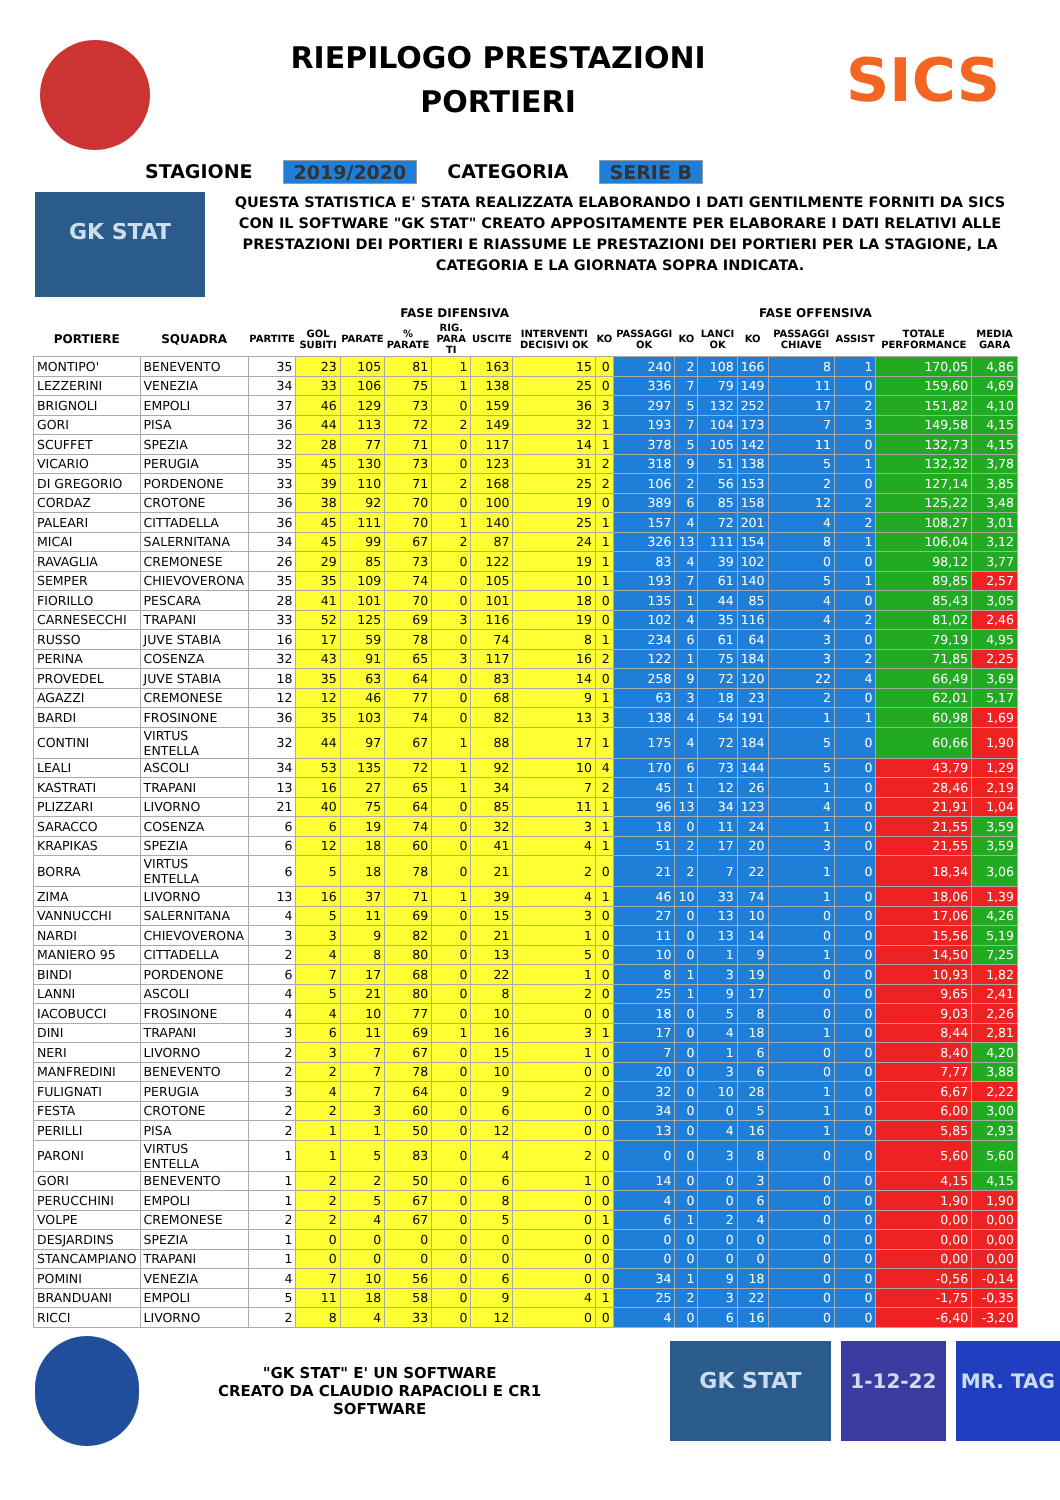RIEPILOGO PRESTAZIONI
PORTIERI
SICS
STAGIONE 2019/2020 CATEGORIA SERIE B
GK STAT
QUESTA STATISTICA E' STATA REALIZZATA ELABORANDO I DATI GENTILMENTE FORNITI DA SICS CON IL SOFTWARE "GK STAT" CREATO APPOSITAMENTE PER ELABORARE I DATI RELATIVI ALLE PRESTAZIONI DEI PORTIERI E RIASSUME LE PRESTAZIONI DEI PORTIERI PER LA STAGIONE, LA CATEGORIA E LA GIORNATA SOPRA INDICATA.
| | | | FASE DIFENSIVA | | | | | | | FASE OFFENSIVA | | | | | | | |
| --- | --- | --- | --- | --- | --- | --- | --- | --- | --- | --- | --- | --- | --- | --- | --- | --- | --- |
| PORTIERE | SQUADRA | PARTITE | GOL SUBITI | PARATE | % PARATE | RIG. PARA TI | USCITE | INTERVENTI DECISIVI OK | KO | PASSAGGI OK | KO | LANCI OK | KO | PASSAGGI CHIAVE | ASSIST | TOTALE PERFORMANCE | MEDIA GARA |
| MONTIPO' | BENEVENTO | 35 | 23 | 105 | 81 | 1 | 163 | 15 | 0 | 240 | 2 | 108 | 166 | 8 | 1 | 170,05 | 4,86 |
| LEZZERINI | VENEZIA | 34 | 33 | 106 | 75 | 1 | 138 | 25 | 0 | 336 | 7 | 79 | 149 | 11 | 0 | 159,60 | 4,69 |
| BRIGNOLI | EMPOLI | 37 | 46 | 129 | 73 | 0 | 159 | 36 | 3 | 297 | 5 | 132 | 252 | 17 | 2 | 151,82 | 4,10 |
| GORI | PISA | 36 | 44 | 113 | 72 | 2 | 149 | 32 | 1 | 193 | 7 | 104 | 173 | 7 | 3 | 149,58 | 4,15 |
| SCUFFET | SPEZIA | 32 | 28 | 77 | 71 | 0 | 117 | 14 | 1 | 378 | 5 | 105 | 142 | 11 | 0 | 132,73 | 4,15 |
| VICARIO | PERUGIA | 35 | 45 | 130 | 73 | 0 | 123 | 31 | 2 | 318 | 9 | 51 | 138 | 5 | 1 | 132,32 | 3,78 |
| DI GREGORIO | PORDENONE | 33 | 39 | 110 | 71 | 2 | 168 | 25 | 2 | 106 | 2 | 56 | 153 | 2 | 0 | 127,14 | 3,85 |
| CORDAZ | CROTONE | 36 | 38 | 92 | 70 | 0 | 100 | 19 | 0 | 389 | 6 | 85 | 158 | 12 | 2 | 125,22 | 3,48 |
| PALEARI | CITTADELLA | 36 | 45 | 111 | 70 | 1 | 140 | 25 | 1 | 157 | 4 | 72 | 201 | 4 | 2 | 108,27 | 3,01 |
| MICAI | SALERNITANA | 34 | 45 | 99 | 67 | 2 | 87 | 24 | 1 | 326 | 13 | 111 | 154 | 8 | 1 | 106,04 | 3,12 |
| RAVAGLIA | CREMONESE | 26 | 29 | 85 | 73 | 0 | 122 | 19 | 1 | 83 | 4 | 39 | 102 | 0 | 0 | 98,12 | 3,77 |
| SEMPER | CHIEVOVERONA | 35 | 35 | 109 | 74 | 0 | 105 | 10 | 1 | 193 | 7 | 61 | 140 | 5 | 1 | 89,85 | 2,57 |
| FIORILLO | PESCARA | 28 | 41 | 101 | 70 | 0 | 101 | 18 | 0 | 135 | 1 | 44 | 85 | 4 | 0 | 85,43 | 3,05 |
| CARNESECCHI | TRAPANI | 33 | 52 | 125 | 69 | 3 | 116 | 19 | 0 | 102 | 4 | 35 | 116 | 4 | 2 | 81,02 | 2,46 |
| RUSSO | JUVE STABIA | 16 | 17 | 59 | 78 | 0 | 74 | 8 | 1 | 234 | 6 | 61 | 64 | 3 | 0 | 79,19 | 4,95 |
| PERINA | COSENZA | 32 | 43 | 91 | 65 | 3 | 117 | 16 | 2 | 122 | 1 | 75 | 184 | 3 | 2 | 71,85 | 2,25 |
| PROVEDEL | JUVE STABIA | 18 | 35 | 63 | 64 | 0 | 83 | 14 | 0 | 258 | 9 | 72 | 120 | 22 | 4 | 66,49 | 3,69 |
| AGAZZI | CREMONESE | 12 | 12 | 46 | 77 | 0 | 68 | 9 | 1 | 63 | 3 | 18 | 23 | 2 | 0 | 62,01 | 5,17 |
| BARDI | FROSINONE | 36 | 35 | 103 | 74 | 0 | 82 | 13 | 3 | 138 | 4 | 54 | 191 | 1 | 1 | 60,98 | 1,69 |
| CONTINI | VIRTUS ENTELLA | 32 | 44 | 97 | 67 | 1 | 88 | 17 | 1 | 175 | 4 | 72 | 184 | 5 | 0 | 60,66 | 1,90 |
| LEALI | ASCOLI | 34 | 53 | 135 | 72 | 1 | 92 | 10 | 4 | 170 | 6 | 73 | 144 | 5 | 0 | 43,79 | 1,29 |
| KASTRATI | TRAPANI | 13 | 16 | 27 | 65 | 1 | 34 | 7 | 2 | 45 | 1 | 12 | 26 | 1 | 0 | 28,46 | 2,19 |
| PLIZZARI | LIVORNO | 21 | 40 | 75 | 64 | 0 | 85 | 11 | 1 | 96 | 13 | 34 | 123 | 4 | 0 | 21,91 | 1,04 |
| SARACCO | COSENZA | 6 | 6 | 19 | 74 | 0 | 32 | 3 | 1 | 18 | 0 | 11 | 24 | 1 | 0 | 21,55 | 3,59 |
| KRAPIKAS | SPEZIA | 6 | 12 | 18 | 60 | 0 | 41 | 4 | 1 | 51 | 2 | 17 | 20 | 3 | 0 | 21,55 | 3,59 |
| BORRA | VIRTUS ENTELLA | 6 | 5 | 18 | 78 | 0 | 21 | 2 | 0 | 21 | 2 | 7 | 22 | 1 | 0 | 18,34 | 3,06 |
| ZIMA | LIVORNO | 13 | 16 | 37 | 71 | 1 | 39 | 4 | 1 | 46 | 10 | 33 | 74 | 1 | 0 | 18,06 | 1,39 |
| VANNUCCHI | SALERNITANA | 4 | 5 | 11 | 69 | 0 | 15 | 3 | 0 | 27 | 0 | 13 | 10 | 0 | 0 | 17,06 | 4,26 |
| NARDI | CHIEVOVERONA | 3 | 3 | 9 | 82 | 0 | 21 | 1 | 0 | 11 | 0 | 13 | 14 | 0 | 0 | 15,56 | 5,19 |
| MANIERO 95 | CITTADELLA | 2 | 4 | 8 | 80 | 0 | 13 | 5 | 0 | 10 | 0 | 1 | 9 | 1 | 0 | 14,50 | 7,25 |
| BINDI | PORDENONE | 6 | 7 | 17 | 68 | 0 | 22 | 1 | 0 | 8 | 1 | 3 | 19 | 0 | 0 | 10,93 | 1,82 |
| LANNI | ASCOLI | 4 | 5 | 21 | 80 | 0 | 8 | 2 | 0 | 25 | 1 | 9 | 17 | 0 | 0 | 9,65 | 2,41 |
| IACOBUCCI | FROSINONE | 4 | 4 | 10 | 77 | 0 | 10 | 0 | 0 | 18 | 0 | 5 | 8 | 0 | 0 | 9,03 | 2,26 |
| DINI | TRAPANI | 3 | 6 | 11 | 69 | 1 | 16 | 3 | 1 | 17 | 0 | 4 | 18 | 1 | 0 | 8,44 | 2,81 |
| NERI | LIVORNO | 2 | 3 | 7 | 67 | 0 | 15 | 1 | 0 | 7 | 0 | 1 | 6 | 0 | 0 | 8,40 | 4,20 |
| MANFREDINI | BENEVENTO | 2 | 2 | 7 | 78 | 0 | 10 | 0 | 0 | 20 | 0 | 3 | 6 | 0 | 0 | 7,77 | 3,88 |
| FULIGNATI | PERUGIA | 3 | 4 | 7 | 64 | 0 | 9 | 2 | 0 | 32 | 0 | 10 | 28 | 1 | 0 | 6,67 | 2,22 |
| FESTA | CROTONE | 2 | 2 | 3 | 60 | 0 | 6 | 0 | 0 | 34 | 0 | 0 | 5 | 1 | 0 | 6,00 | 3,00 |
| PERILLI | PISA | 2 | 1 | 1 | 50 | 0 | 12 | 0 | 0 | 13 | 0 | 4 | 16 | 1 | 0 | 5,85 | 2,93 |
| PARONI | VIRTUS ENTELLA | 1 | 1 | 5 | 83 | 0 | 4 | 2 | 0 | 0 | 0 | 3 | 8 | 0 | 0 | 5,60 | 5,60 |
| GORI | BENEVENTO | 1 | 2 | 2 | 50 | 0 | 6 | 1 | 0 | 14 | 0 | 0 | 3 | 0 | 0 | 4,15 | 4,15 |
| PERUCCHINI | EMPOLI | 1 | 2 | 5 | 67 | 0 | 8 | 0 | 0 | 4 | 0 | 0 | 6 | 0 | 0 | 1,90 | 1,90 |
| VOLPE | CREMONESE | 2 | 2 | 4 | 67 | 0 | 5 | 0 | 1 | 6 | 1 | 2 | 4 | 0 | 0 | 0,00 | 0,00 |
| DESJARDINS | SPEZIA | 1 | 0 | 0 | 0 | 0 | 0 | 0 | 0 | 0 | 0 | 0 | 0 | 0 | 0 | 0,00 | 0,00 |
| STANCAMPIANO | TRAPANI | 1 | 0 | 0 | 0 | 0 | 0 | 0 | 0 | 0 | 0 | 0 | 0 | 0 | 0 | 0,00 | 0,00 |
| POMINI | VENEZIA | 4 | 7 | 10 | 56 | 0 | 6 | 0 | 0 | 34 | 1 | 9 | 18 | 0 | 0 | -0,56 | -0,14 |
| BRANDUANI | EMPOLI | 5 | 11 | 18 | 58 | 0 | 9 | 4 | 1 | 25 | 2 | 3 | 22 | 0 | 0 | -1,75 | -0,35 |
| RICCI | LIVORNO | 2 | 8 | 4 | 33 | 0 | 12 | 0 | 0 | 4 | 0 | 6 | 16 | 0 | 0 | -6,40 | -3,20 |
"GK STAT" E' UN SOFTWARE
CREATO DA CLAUDIO RAPACIOLI E CR1 SOFTWARE
GK STAT 1-12-22 MR. TAG